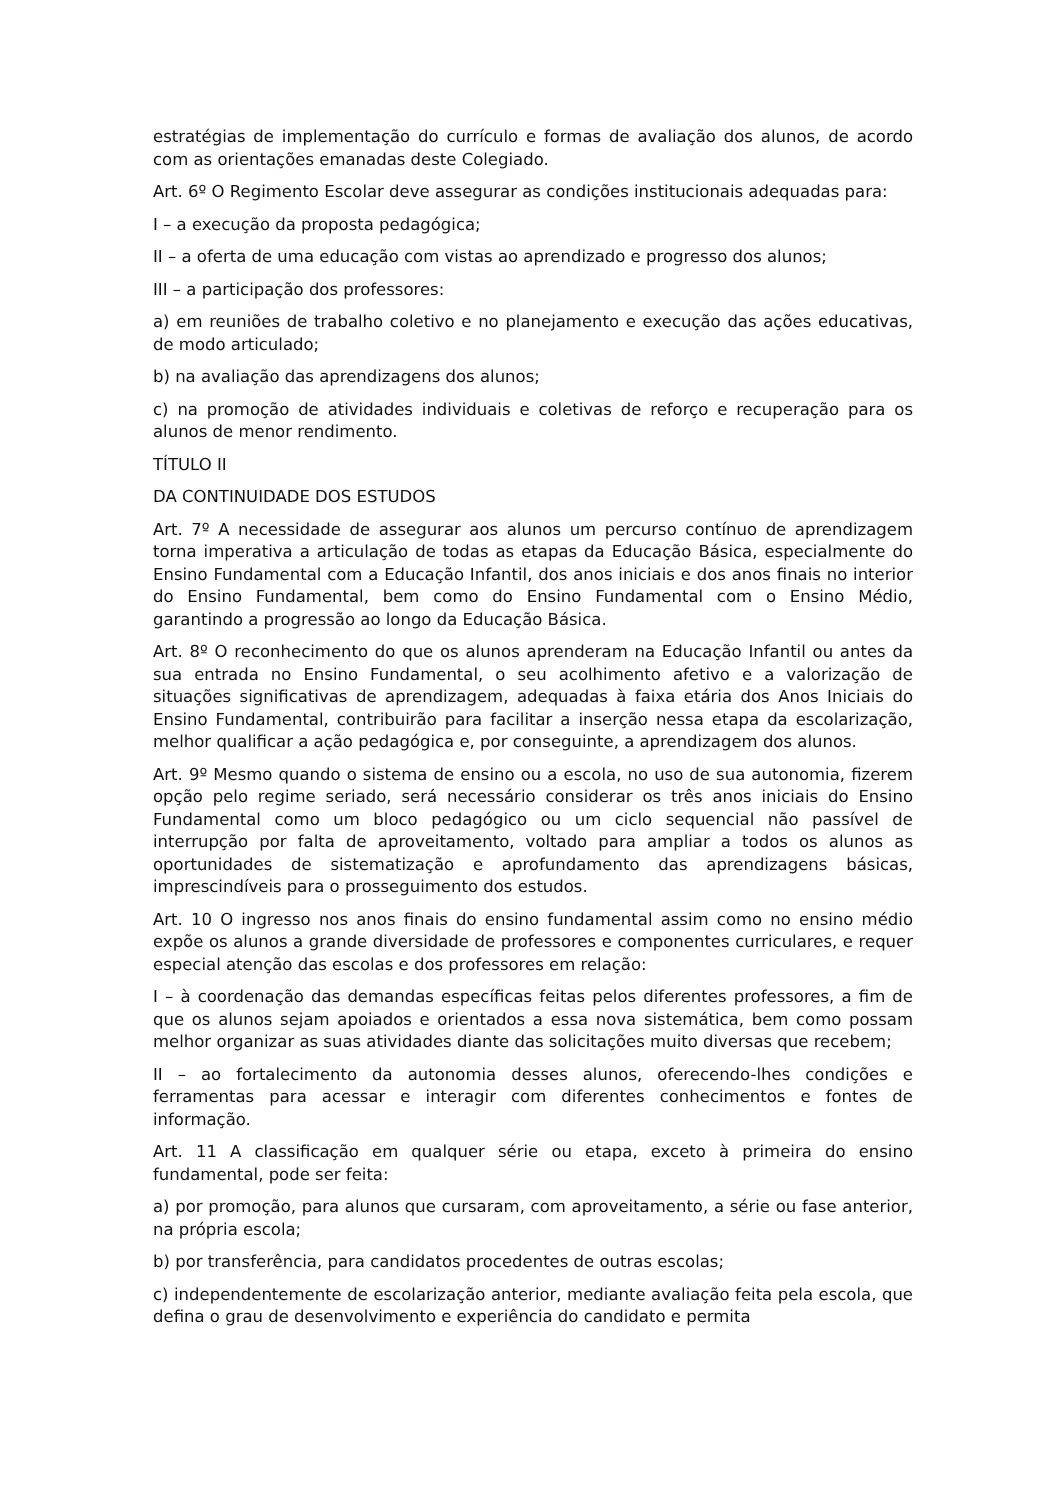estratégias de implementação do currículo e formas de avaliação dos alunos, de acordo com as orientações emanadas deste Colegiado.
Art. 6º O Regimento Escolar deve assegurar as condições institucionais adequadas para:
I – a execução da proposta pedagógica;
II – a oferta de uma educação com vistas ao aprendizado e progresso dos alunos;
III – a participação dos professores:
a) em reuniões de trabalho coletivo e no planejamento e execução das ações educativas, de modo articulado;
b) na avaliação das aprendizagens dos alunos;
c) na promoção de atividades individuais e coletivas de reforço e recuperação para os alunos de menor rendimento.
TÍTULO II
DA CONTINUIDADE DOS ESTUDOS
Art. 7º A necessidade de assegurar aos alunos um percurso contínuo de aprendizagem torna imperativa a articulação de todas as etapas da Educação Básica, especialmente do Ensino Fundamental com a Educação Infantil, dos anos iniciais e dos anos finais no interior do Ensino Fundamental, bem como do Ensino Fundamental com o Ensino Médio, garantindo a progressão ao longo da Educação Básica.
Art. 8º O reconhecimento do que os alunos aprenderam na Educação Infantil ou antes da sua entrada no Ensino Fundamental, o seu acolhimento afetivo e a valorização de situações significativas de aprendizagem, adequadas à faixa etária dos Anos Iniciais do Ensino Fundamental, contribuirão para facilitar a inserção nessa etapa da escolarização, melhor qualificar a ação pedagógica e, por conseguinte, a aprendizagem dos alunos.
Art. 9º Mesmo quando o sistema de ensino ou a escola, no uso de sua autonomia, fizerem opção pelo regime seriado, será necessário considerar os três anos iniciais do Ensino Fundamental como um bloco pedagógico ou um ciclo sequencial não passível de interrupção por falta de aproveitamento, voltado para ampliar a todos os alunos as oportunidades de sistematização e aprofundamento das aprendizagens básicas, imprescindíveis para o prosseguimento dos estudos.
Art. 10 O ingresso nos anos finais do ensino fundamental assim como no ensino médio expõe os alunos a grande diversidade de professores e componentes curriculares, e requer especial atenção das escolas e dos professores em relação:
I – à coordenação das demandas específicas feitas pelos diferentes professores, a fim de que os alunos sejam apoiados e orientados a essa nova sistemática, bem como possam melhor organizar as suas atividades diante das solicitações muito diversas que recebem;
II – ao fortalecimento da autonomia desses alunos, oferecendo-lhes condições e ferramentas para acessar e interagir com diferentes conhecimentos e fontes de informação.
Art. 11 A classificação em qualquer série ou etapa, exceto à primeira do ensino fundamental, pode ser feita:
a) por promoção, para alunos que cursaram, com aproveitamento, a série ou fase anterior, na própria escola;
b) por transferência, para candidatos procedentes de outras escolas;
c) independentemente de escolarização anterior, mediante avaliação feita pela escola, que defina o grau de desenvolvimento e experiência do candidato e permita